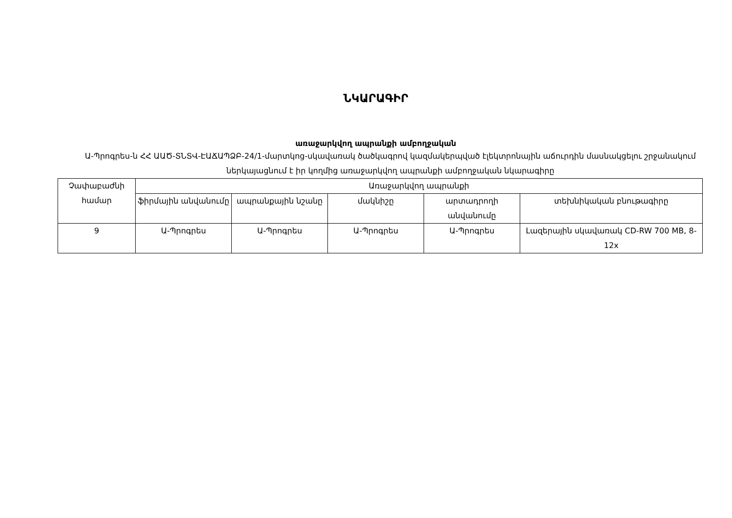ՆԿԱՐԱԳԻՐ
առաջարկվող ապրանքի ամբողջական
Ա-Պրոգրես-ն ՀՀ ԱԱԾ-ՏՆՏՎ-ԷԱՃԱՊՁԲ-24/1-մարտկոց-սկավառակ ծածկագրով կազմակերպված էլեկտրոնային աճուրդին մասնակցելու շրջանակում ներկայացնում է իր կողմից առաջարկվող ապրանքի ամբողջական նկարագիրը
| Չափաբաժնի համար | Առաջարկվող ապրանքի | | | | |
| --- | --- | --- | --- | --- | --- |
| | ֆիրմային անվանումը | ապրանքային նշանը | մակնիշը | արտադրողի անվանումը | տեխնիկական բնութագիրը |
| 9 | Ա-Պրոգրես | Ա-Պրոգրես | Ա-Պրոգրես | Ա-Պրոգրես | Լազերային սկավառակ CD-RW 700 MB, 8-12x |